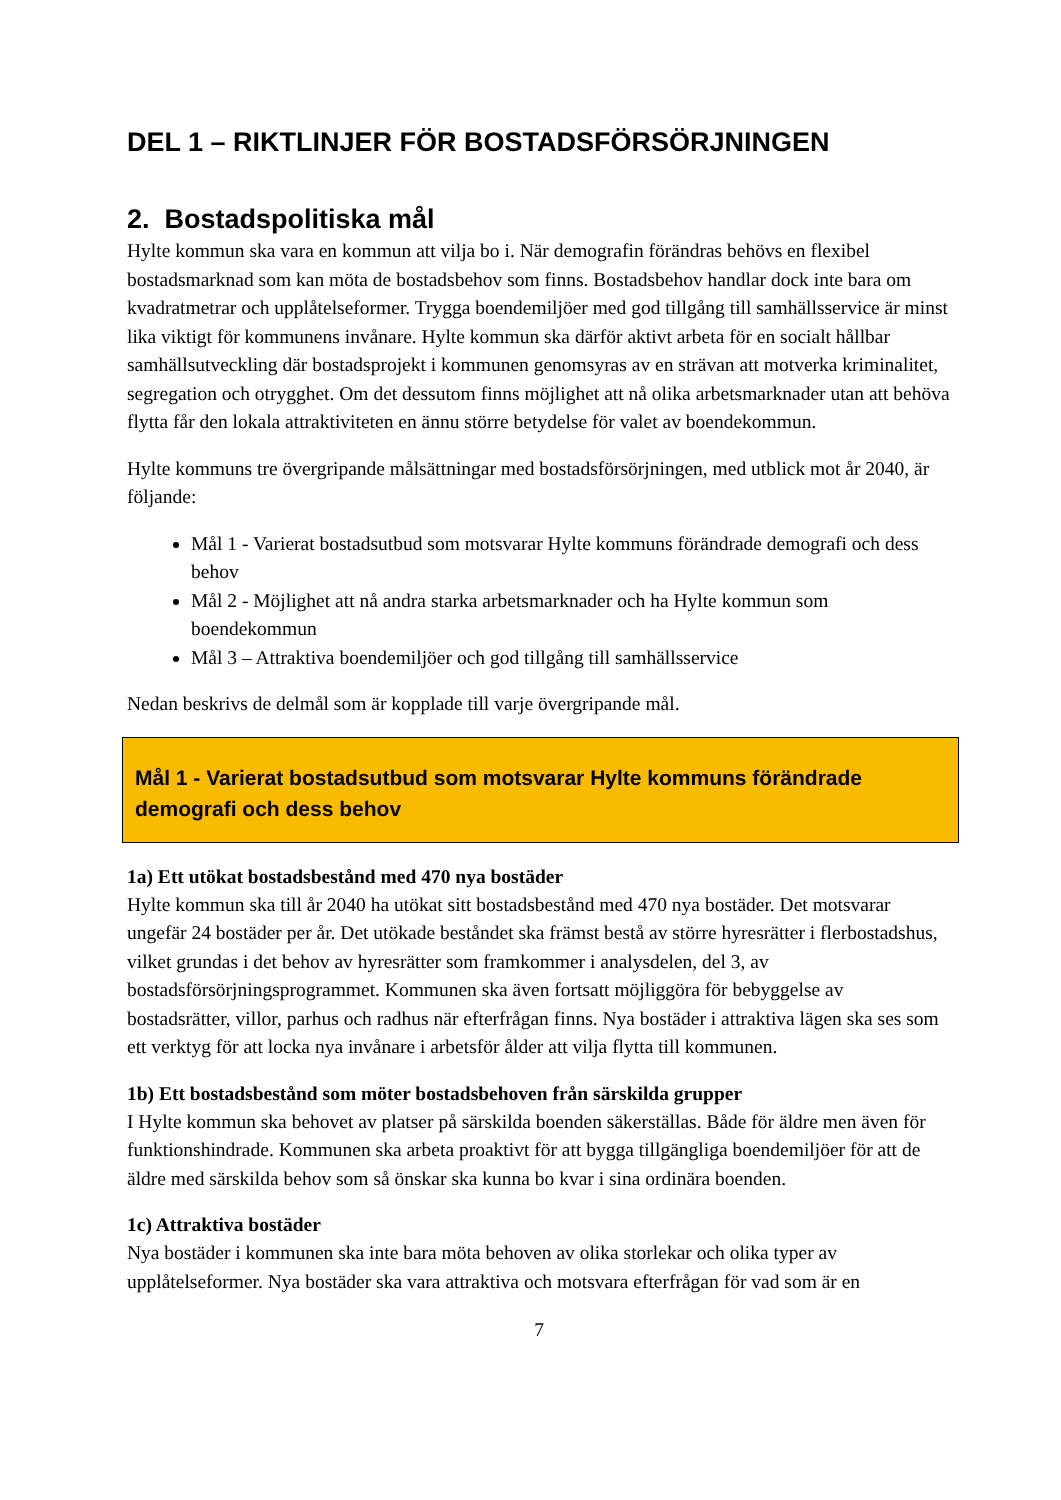DEL 1 – RIKTLINJER FÖR BOSTADSFÖRSÖRJNINGEN
2. Bostadspolitiska mål
Hylte kommun ska vara en kommun att vilja bo i. När demografin förändras behövs en flexibel bostadsmarknad som kan möta de bostadsbehov som finns. Bostadsbehov handlar dock inte bara om kvadratmetrar och upplåtelseformer. Trygga boendemiljöer med god tillgång till samhällsservice är minst lika viktigt för kommunens invånare. Hylte kommun ska därför aktivt arbeta för en socialt hållbar samhällsutveckling där bostadsprojekt i kommunen genomsyras av en strävan att motverka kriminalitet, segregation och otrygghet. Om det dessutom finns möjlighet att nå olika arbetsmarknader utan att behöva flytta får den lokala attraktiviteten en ännu större betydelse för valet av boendekommun.
Hylte kommuns tre övergripande målsättningar med bostadsförsörjningen, med utblick mot år 2040, är följande:
Mål 1 - Varierat bostadsutbud som motsvarar Hylte kommuns förändrade demografi och dess behov
Mål 2 - Möjlighet att nå andra starka arbetsmarknader och ha Hylte kommun som boendekommun
Mål 3 – Attraktiva boendemiljöer och god tillgång till samhällsservice
Nedan beskrivs de delmål som är kopplade till varje övergripande mål.
Mål 1 - Varierat bostadsutbud som motsvarar Hylte kommuns förändrade demografi och dess behov
1a) Ett utökat bostadsbestånd med 470 nya bostäder
Hylte kommun ska till år 2040 ha utökat sitt bostadsbestånd med 470 nya bostäder. Det motsvarar ungefär 24 bostäder per år. Det utökade beståndet ska främst bestå av större hyresrätter i flerbostadshus, vilket grundas i det behov av hyresrätter som framkommer i analysdelen, del 3, av bostadsförsörjningsprogrammet. Kommunen ska även fortsatt möjliggöra för bebyggelse av bostadsrätter, villor, parhus och radhus när efterfrågan finns. Nya bostäder i attraktiva lägen ska ses som ett verktyg för att locka nya invånare i arbetsför ålder att vilja flytta till kommunen.
1b) Ett bostadsbestånd som möter bostadsbehoven från särskilda grupper
I Hylte kommun ska behovet av platser på särskilda boenden säkerställas. Både för äldre men även för funktionshindrade. Kommunen ska arbeta proaktivt för att bygga tillgängliga boendemiljöer för att de äldre med särskilda behov som så önskar ska kunna bo kvar i sina ordinära boenden.
1c) Attraktiva bostäder
Nya bostäder i kommunen ska inte bara möta behoven av olika storlekar och olika typer av upplåtelseformer. Nya bostäder ska vara attraktiva och motsvara efterfrågan för vad som är en
7